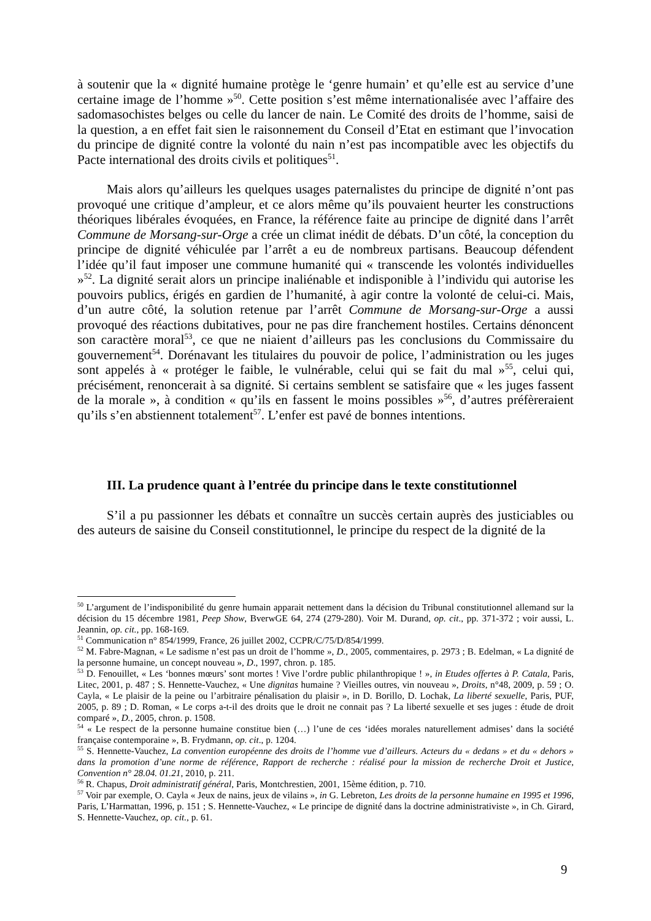à soutenir que la « dignité humaine protège le ‘genre humain’ et qu’elle est au service d’une certaine image de l’homme »<sup>50</sup>. Cette position s’est même internationalisée avec l’affaire des sadomasochistes belges ou celle du lancer de nain. Le Comité des droits de l’homme, saisi de la question, a en effet fait sien le raisonnement du Conseil d’Etat en estimant que l’invocation du principe de dignité contre la volonté du nain n’est pas incompatible avec les objectifs du Pacte international des droits civils et politiques<sup>51</sup>.
Mais alors qu’ailleurs les quelques usages paternalistes du principe de dignité n’ont pas provoqué une critique d’ampleur, et ce alors même qu’ils pouvaient heurter les constructions théoriques libérales évoquées, en France, la référence faite au principe de dignité dans l’arrêt Commune de Morsang-sur-Orge a crée un climat inédit de débats. D’un côté, la conception du principe de dignité véhiculée par l’arrêt a eu de nombreux partisans. Beaucoup défendent l’idée qu’il faut imposer une commune humanité qui « transcende les volontés individuelles »<sup>52</sup>. La dignité serait alors un principe inaliénable et indisponible à l’individu qui autorise les pouvoirs publics, érigés en gardien de l’humanité, à agir contre la volonté de celui-ci. Mais, d’un autre côté, la solution retenue par l’arrêt Commune de Morsang-sur-Orge a aussi provoqué des réactions dubitatives, pour ne pas dire franchement hostiles. Certains dénoncent son caractère moral<sup>53</sup>, ce que ne niaient d’ailleurs pas les conclusions du Commissaire du gouvernement<sup>54</sup>. Dorénavant les titulaires du pouvoir de police, l’administration ou les juges sont appelés à « protéger le faible, le vulnérable, celui qui se fait du mal »<sup>55</sup>, celui qui, précisément, renoncerait à sa dignité. Si certains semblent se satisfaire que « les juges fassent de la morale », à condition « qu’ils en fassent le moins possibles »<sup>56</sup>, d’autres préfèreraient qu’ils s’en abstiennent totalement<sup>57</sup>. L’enfer est pavé de bonnes intentions.
III. La prudence quant à l’entrée du principe dans le texte constitutionnel
S’il a pu passionner les débats et connaître un succès certain auprès des justiciables ou des auteurs de saisine du Conseil constitutionnel, le principe du respect de la dignité de la
<sup>50</sup> L’argument de l’indisponibilité du genre humain apparait nettement dans la décision du Tribunal constitutionnel allemand sur la décision du 15 décembre 1981, Peep Show, BverwGE 64, 274 (279-280). Voir M. Durand, op. cit., pp. 371-372 ; voir aussi, L. Jeannin, op. cit., pp. 168-169.
<sup>51</sup> Communication n° 854/1999, France, 26 juillet 2002, CCPR/C/75/D/854/1999.
<sup>52</sup> M. Fabre-Magnan, « Le sadisme n’est pas un droit de l’homme », D., 2005, commentaires, p. 2973 ; B. Edelman, « La dignité de la personne humaine, un concept nouveau », D., 1997, chron. p. 185.
<sup>53</sup> D. Fenouillet, « Les ‘bonnes mœurs’ sont mortes ! Vive l’ordre public philanthropique ! », in Etudes offertes à P. Catala, Paris, Litec, 2001, p. 487 ; S. Hennette-Vauchez, « Une dignitas humaine ? Vieilles outres, vin nouveau », Droits, n°48, 2009, p. 59 ; O. Cayla, « Le plaisir de la peine ou l’arbitraire pénalisation du plaisir », in D. Borillo, D. Lochak, La liberté sexuelle, Paris, PUF, 2005, p. 89 ; D. Roman, « Le corps a-t-il des droits que le droit ne connait pas ? La liberté sexuelle et ses juges : étude de droit comparé », D., 2005, chron. p. 1508.
<sup>54</sup> « Le respect de la personne humaine constitue bien (…) l’une de ces ‘idées morales naturellement admises’ dans la société française contemporaine », B. Frydmann, op. cit., p. 1204.
<sup>55</sup> S. Hennette-Vauchez, La convention européenne des droits de l’homme vue d’ailleurs. Acteurs du « dedans » et du « dehors » dans la promotion d’une norme de référence, Rapport de recherche : réalisé pour la mission de recherche Droit et Justice, Convention n° 28.04. 01.21, 2010, p. 211.
<sup>56</sup> R. Chapus, Droit administratif général, Paris, Montchrestien, 2001, 15ème édition, p. 710.
<sup>57</sup> Voir par exemple, O. Cayla « Jeux de nains, jeux de vilains », in G. Lebreton, Les droits de la personne humaine en 1995 et 1996, Paris, L’Harmattan, 1996, p. 151 ; S. Hennette-Vauchez, « Le principe de dignité dans la doctrine administrativiste », in Ch. Girard, S. Hennette-Vauchez, op. cit., p. 61.
9